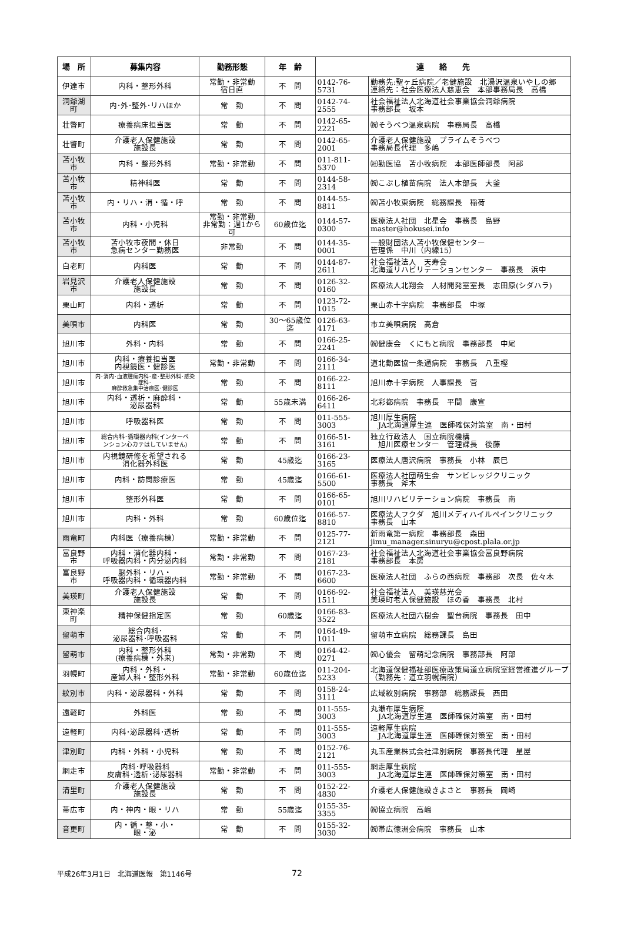| 場 所 | 募集内容 | 勤務形態 | 年 齢 | 連 絡 先 | |
| --- | --- | --- | --- | --- | --- |
| 伊達市 | 内科・整形外科 | 常勤・非常勤 宿日直 | 不 問 | 0142-76-5731 | 勤務先:聖ヶ丘病院／老健施設 北湯沢温泉いやしの郷 連絡先：社会医療法人慈恵会 本部事務局長 高橋 |
| 洞爺湖町 | 内･外･整外･リハほか | 常 勤 | 不 問 | 0142-74-2555 | 社会福祉法人北海道社会事業協会洞爺病院 事務部長 坂本 |
| 壮瞥町 | 療養病床担当医 | 常 勤 | 不 問 | 0142-65-2221 | ㈷そうべつ温泉病院 事務局長 高橋 |
| 壮瞥町 | 介護老人保健施設 施設長 | 常 勤 | 不 問 | 0142-65-2001 | 介護老人保健施設 プライムそうべつ 事務局長代理 多嶋 |
| 苫小牧市 | 内科・整形外科 | 常勤・非常勤 | 不 問 | 011-811-5370 | ㈳勤医協 苫小牧病院 本部医師部長 阿部 |
| 苫小牧市 | 精神科医 | 常 勤 | 不 問 | 0144-58-2314 | ㈷こぶし植苗病院 法人本部長 大釜 |
| 苫小牧市 | 内・リハ・消・循・呼 | 常 勤 | 不 問 | 0144-55-8811 | ㈷苫小牧東病院 総務課長 稲荷 |
| 苫小牧市 | 内科・小児科 | 常勤・非常勤 非常勤：週1から可 | 60歳位迄 | 0144-57-0300 | 医療法人社団 北星会 事務長 島野 master@hokusei.info |
| 苫小牧市 | 苫小牧市夜間・休日 急病センター勤務医 | 非常勤 | 不 問 | 0144-35-0001 | 一般財団法人苫小牧保健センター 管理係 中川（内線15） |
| 白老町 | 内科医 | 常 勤 | 不 問 | 0144-87-2611 | 社会福祉法人 天寿会 北海道リハビリテーションセンター 事務長 浜中 |
| 岩見沢市 | 介護老人保健施設 施設長 | 常 勤 | 不 問 | 0126-32-0160 | 医療法人北翔会 人材開発室室長 志田原(シダハラ) |
| 栗山町 | 内科・透析 | 常 勤 | 不 問 | 0123-72-1015 | 栗山赤十字病院 事務部長 中塚 |
| 美唄市 | 内科医 | 常 勤 | 30～65歳位迄 | 0126-63-4171 | 市立美唄病院 高倉 |
| 旭川市 | 外科・内科 | 常 勤 | 不 問 | 0166-25-2241 | ㈷健康会 くにもと病院 事務部長 中尾 |
| 旭川市 | 内科・療養担当医 内視鏡医・健診医 | 常勤・非常勤 | 不 問 | 0166-34-2111 | 道北勤医協一条通病院 事務長 八重樫 |
| 旭川市 | 内･消内･血液腫瘍内科･産･整形外科･感染症科･ 麻酔救急集中治療医･健診医 | 常 勤 | 不 問 | 0166-22-8111 | 旭川赤十字病院 人事課長 菅 |
| 旭川市 | 内科・透析・麻酔科・ 泌尿器科 | 常 勤 | 55歳未満 | 0166-26-6411 | 北彩都病院 事務長 平間 康宣 |
| 旭川市 | 呼吸器科医 | 常 勤 | 不 問 | 011-555-3003 | 旭川厚生病院 JA北海道厚生連 医師確保対策室 南・田村 |
| 旭川市 | 総合内科･循環器内科(インターベ ンション心カテはしていません) | 常 勤 | 不 問 | 0166-51-3161 | 独立行政法人 国立病院機構 旭川医療センター 管理課長 後藤 |
| 旭川市 | 内視鏡研修を希望される 消化器外科医 | 常 勤 | 45歳迄 | 0166-23-3165 | 医療法人唐沢病院 事務長 小林 辰巳 |
| 旭川市 | 内科・訪問診療医 | 常 勤 | 45歳迄 | 0166-61-5500 | 医療法人社団萌生会 サンビレッジクリニック 事務長 斧木 |
| 旭川市 | 整形外科医 | 常 勤 | 不 問 | 0166-65-0101 | 旭川リハビリテーション病院 事務長 南 |
| 旭川市 | 内科・外科 | 常 勤 | 60歳位迄 | 0166-57-8810 | 医療法人フクダ 旭川メディハイルペインクリニック 事務長 山本 |
| 雨竜町 | 内科医（療養病棟） | 常勤・非常勤 | 不 問 | 0125-77-2121 | 新雨竜第一病院 事務部長 森田 jimu_manager.sinuryu@cpost.plala.or.jp |
| 富良野市 | 内科・消化器内科・ 呼吸器内科・内分泌内科 | 常勤・非常勤 | 不 問 | 0167-23-2181 | 社会福祉法人北海道社会事業協会富良野病院 事務部長 本房 |
| 富良野市 | 脳外科・リハ・ 呼吸器内科・循環器内科 | 常勤・非常勤 | 不 問 | 0167-23-6600 | 医療法人社団 ふらの西病院 事務部 次長 佐々木 |
| 美瑛町 | 介護老人保健施設 施設長 | 常 勤 | 不 問 | 0166-92-1511 | 社会福祉法人 美瑛慈光会 美瑛町老人保健施設 ほの香 事務長 北村 |
| 東神楽町 | 精神保健指定医 | 常 勤 | 60歳迄 | 0166-83-3522 | 医療法人社団六樹会 聖台病院 事務長 田中 |
| 留萌市 | 総合内科･ 泌尿器科･呼吸器科 | 常 勤 | 不 問 | 0164-49-1011 | 留萌市立病院 総務課長 島田 |
| 留萌市 | 内科・整形外科 (療養病棟・外来) | 常勤・非常勤 | 不 問 | 0164-42-0271 | ㈷心優会 留萌記念病院 事務部長 阿部 |
| 羽幌町 | 内科・外科・ 産婦人科・整形外科 | 常勤・非常勤 | 60歳位迄 | 011-204-5233 | 北海道保健福祉部医療政策局道立病院室経営推進グループ （勤務先：道立羽幌病院） |
| 紋別市 | 内科・泌尿器科・外科 | 常 勤 | 不 問 | 0158-24-3111 | 広域紋別病院 事務部 総務課長 西田 |
| 遠軽町 | 外科医 | 常 勤 | 不 問 | 011-555-3003 | 丸瀬布厚生病院 JA北海道厚生連 医師確保対策室 南・田村 |
| 遠軽町 | 内科･泌尿器科･透析 | 常 勤 | 不 問 | 011-555-3003 | 遠軽厚生病院 JA北海道厚生連 医師確保対策室 南・田村 |
| 津別町 | 内科・外科・小児科 | 常 勤 | 不 問 | 0152-76-2121 | 丸玉産業株式会社津別病院 事務長代理 星屋 |
| 網走市 | 内科･呼吸器科 皮膚科･透析･泌尿器科 | 常勤・非常勤 | 不 問 | 011-555-3003 | 網走厚生病院 JA北海道厚生連 医師確保対策室 南・田村 |
| 清里町 | 介護老人保健施設 施設長 | 常 勤 | 不 問 | 0152-22-4830 | 介護老人保健施設きよさと 事務長 岡崎 |
| 帯広市 | 内・神内・眼・リハ | 常 勤 | 55歳迄 | 0155-35-3355 | ㈷協立病院 高嶋 |
| 音更町 | 内・循・整・小・ 眼・泌 | 常 勤 | 不 問 | 0155-32-3030 | ㈷帯広徳洲会病院 事務長 山本 |
平成26年3月1日　北海道医報　第1146号 72